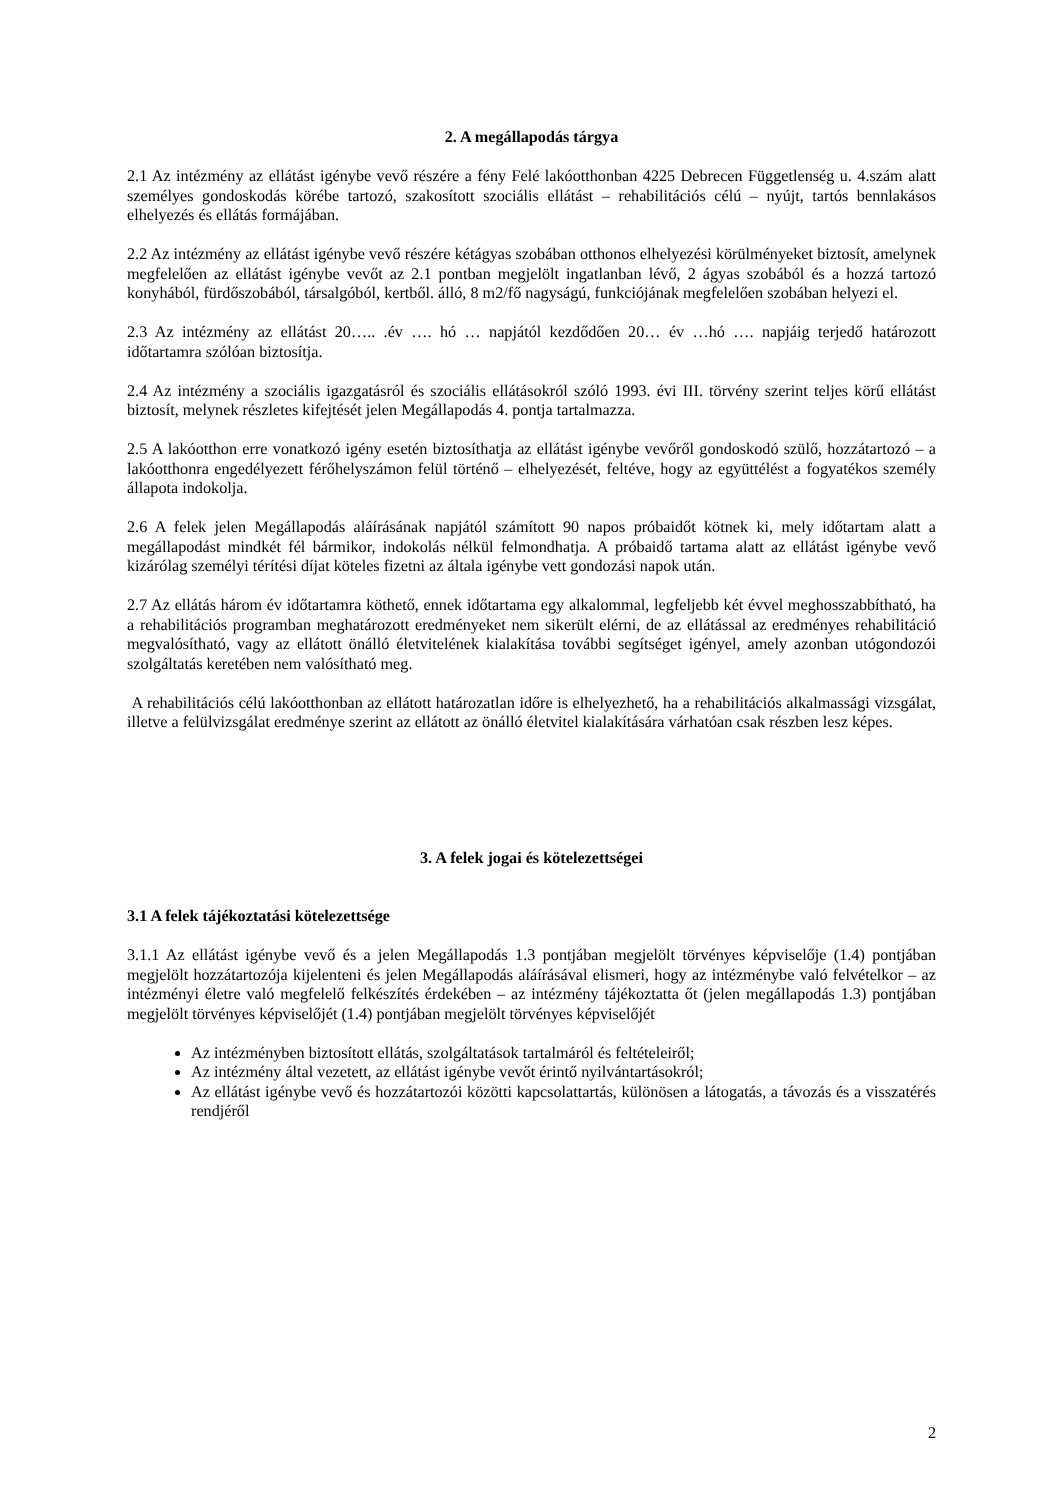2. A megállapodás tárgya
2.1 Az intézmény az ellátást igénybe vevő részére a fény Felé lakóotthonban 4225 Debrecen Függetlenség u. 4.szám alatt személyes gondoskodás körébe tartozó, szakosított szociális ellátást – rehabilitációs célú – nyújt, tartós bennlakásos elhelyezés és ellátás formájában.
2.2 Az intézmény az ellátást igénybe vevő részére kétágyas szobában otthonos elhelyezési körülményeket biztosít, amelynek megfelelően az ellátást igénybe vevőt az 2.1 pontban megjelölt ingatlanban lévő, 2 ágyas szobából és a hozzá tartozó konyhából, fürdőszobából, társalgóból, kertből. álló, 8 m2/fő nagyságú, funkciójának megfelelően szobában helyezi el.
2.3 Az intézmény az ellátást 20….. .év …. hó … napjától kezdődően 20… év …hó …. napjáig terjedő határozott időtartamra szólóan biztosítja.
2.4 Az intézmény a szociális igazgatásról és szociális ellátásokról szóló 1993. évi III. törvény szerint teljes körű ellátást biztosít, melynek részletes kifejtését jelen Megállapodás 4. pontja tartalmazza.
2.5 A lakóotthon erre vonatkozó igény esetén biztosíthatja az ellátást igénybe vevőről gondoskodó szülő, hozzátartozó – a lakóotthonra engedélyezett férőhelyszámon felül történő – elhelyezését, feltéve, hogy az együttélést a fogyatékos személy állapota indokolja.
2.6 A felek jelen Megállapodás aláírásának napjától számított 90 napos próbaidőt kötnek ki, mely időtartam alatt a megállapodást mindkét fél bármikor, indokolás nélkül felmondhatja. A próbaidő tartama alatt az ellátást igénybe vevő kizárólag személyi térítési díjat köteles fizetni az általa igénybe vett gondozási napok után.
2.7 Az ellátás három év időtartamra köthető, ennek időtartama egy alkalommal, legfeljebb két évvel meghosszabbítható, ha a rehabilitációs programban meghatározott eredményeket nem sikerült elérni, de az ellátással az eredményes rehabilitáció megvalósítható, vagy az ellátott önálló életvitelének kialakítása további segítséget igényel, amely azonban utógondozói szolgáltatás keretében nem valósítható meg.
A rehabilitációs célú lakóotthonban az ellátott határozatlan időre is elhelyezhető, ha a rehabilitációs alkalmassági vizsgálat, illetve a felülvizsgálat eredménye szerint az ellátott az önálló életvitel kialakítására várhatóan csak részben lesz képes.
3. A felek jogai és kötelezettségei
3.1 A felek tájékoztatási kötelezettsége
3.1.1 Az ellátást igénybe vevő és a jelen Megállapodás 1.3 pontjában megjelölt törvényes képviselője (1.4) pontjában megjelölt hozzátartozója kijelenteni és jelen Megállapodás aláírásával elismeri, hogy az intézménybe való felvételkor – az intézményi életre való megfelelő felkészítés érdekében – az intézmény tájékoztatta őt (jelen megállapodás 1.3) pontjában megjelölt törvényes képviselőjét (1.4) pontjában megjelölt törvényes képviselőjét
Az intézményben biztosított ellátás, szolgáltatások tartalmáról és feltételeiről;
Az intézmény által vezetett, az ellátást igénybe vevőt érintő nyilvántartásokról;
Az ellátást igénybe vevő és hozzátartozói közötti kapcsolattartás, különösen a látogatás, a távozás és a visszatérés rendjéről
2